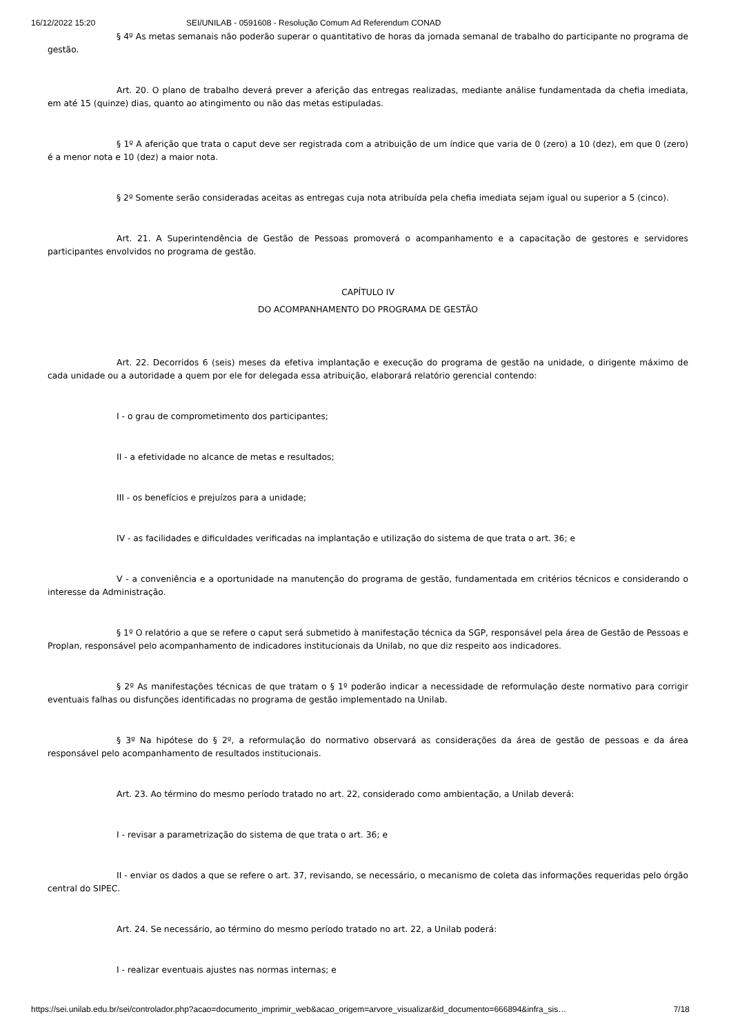16/12/2022 15:20 SEI/UNILAB - 0591608 - Resolução Comum Ad Referendum CONAD
§ 4º As metas semanais não poderão superar o quantitativo de horas da jornada semanal de trabalho do participante no programa de gestão.
Art. 20. O plano de trabalho deverá prever a aferição das entregas realizadas, mediante análise fundamentada da chefia imediata, em até 15 (quinze) dias, quanto ao atingimento ou não das metas estipuladas.
§ 1º A aferição que trata o caput deve ser registrada com a atribuição de um índice que varia de 0 (zero) a 10 (dez), em que 0 (zero) é a menor nota e 10 (dez) a maior nota.
§ 2º Somente serão consideradas aceitas as entregas cuja nota atribuída pela chefia imediata sejam igual ou superior a 5 (cinco).
Art. 21. A Superintendência de Gestão de Pessoas promoverá o acompanhamento e a capacitação de gestores e servidores participantes envolvidos no programa de gestão.
CAPÍTULO IV
DO ACOMPANHAMENTO DO PROGRAMA DE GESTÃO
Art. 22. Decorridos 6 (seis) meses da efetiva implantação e execução do programa de gestão na unidade, o dirigente máximo de cada unidade ou a autoridade a quem por ele for delegada essa atribuição, elaborará relatório gerencial contendo:
I - o grau de comprometimento dos participantes;
II - a efetividade no alcance de metas e resultados;
III - os benefícios e prejuízos para a unidade;
IV - as facilidades e dificuldades verificadas na implantação e utilização do sistema de que trata o art. 36; e
V - a conveniência e a oportunidade na manutenção do programa de gestão, fundamentada em critérios técnicos e considerando o interesse da Administração.
§ 1º O relatório a que se refere o caput será submetido à manifestação técnica da SGP, responsável pela área de Gestão de Pessoas e Proplan, responsável pelo acompanhamento de indicadores institucionais da Unilab, no que diz respeito aos indicadores.
§ 2º As manifestações técnicas de que tratam o § 1º poderão indicar a necessidade de reformulação deste normativo para corrigir eventuais falhas ou disfunções identificadas no programa de gestão implementado na Unilab.
§ 3º Na hipótese do § 2º, a reformulação do normativo observará as considerações da área de gestão de pessoas e da área responsável pelo acompanhamento de resultados institucionais.
Art. 23. Ao término do mesmo período tratado no art. 22, considerado como ambientação, a Unilab deverá:
I - revisar a parametrização do sistema de que trata o art. 36; e
II - enviar os dados a que se refere o art. 37, revisando, se necessário, o mecanismo de coleta das informações requeridas pelo órgão central do SIPEC.
Art. 24. Se necessário, ao término do mesmo período tratado no art. 22, a Unilab poderá:
I - realizar eventuais ajustes nas normas internas; e
https://sei.unilab.edu.br/sei/controlador.php?acao=documento_imprimir_web&acao_origem=arvore_visualizar&id_documento=666894&infra_sis… 7/18